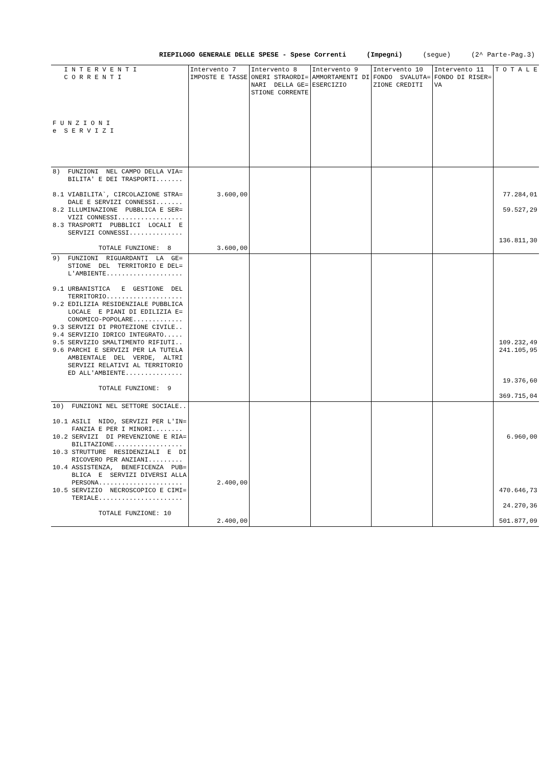RIEPILOGO GENERALE DELLE SPESE - Spese Correnti (Impegni) (segue) (2^ Parte-Pag.3)
| I N T E R V E N T I C O R R E N T I F U N Z I O N I e S E R V I Z I | Intervento 7 IMPOSTE E TASSE | Intervento 8 ONERI STRAORDI= NARI DELLA GE= STIONE CORRENTE | Intervento 9 AMMORTAMENTI DI ESERCIZIO | Intervento 10 FONDO SVALUTA= ZIONE CREDITI | Intervento 11 FONDO DI RISER= VA | T O T A L E |
| --- | --- | --- | --- | --- | --- | --- |
| 8) FUNZIONI NEL CAMPO DELLA VIA= BILITA' E DEI TRASPORTI....... 8.1 VIABILITA`, CIRCOLAZIONE STRA= DALE E SERVIZI CONNESSI....... 8.2 ILLUMINAZIONE PUBBLICA E SER= VIZI CONNESSI................. 8.3 TRASPORTI PUBBLICI LOCALI E SERVIZI CONNESSI.............. TOTALE FUNZIONE: 8 | 3.600,00 3.600,00 | | | | | 77.284,01 59.527,29 136.811,30 |
| 9) FUNZIONI RIGUARDANTI LA GE= STIONE DEL TERRITORIO E DEL= L'AMBIENTE.................... 9.1 URBANISTICA E GESTIONE DEL TERRITORIO.................... 9.2 EDILIZIA RESIDENZIALE PUBBLICA LOCALE E PIANI DI EDILIZIA E= CONOMICO-POPOLARE............. 9.3 SERVIZI DI PROTEZIONE CIVILE.. 9.4 SERVIZIO IDRICO INTEGRATO..... 9.5 SERVIZIO SMALTIMENTO RIFIUTI.. 9.6 PARCHI E SERVIZI PER LA TUTELA AMBIENTALE DEL VERDE, ALTRI SERVIZI RELATIVI AL TERRITORIO ED ALL'AMBIENTE............... TOTALE FUNZIONE: 9 | | | | | | 109.232,49 241.105,95 19.376,60 369.715,04 |
| 10) FUNZIONI NEL SETTORE SOCIALE.. 10.1 ASILI NIDO, SERVIZI PER L'IN= FANZIA E PER I MINORI........ 10.2 SERVIZI DI PREVENZIONE E RIA= BILITAZIONE.................. 10.3 STRUTTURE RESIDENZIALI E DI RICOVERO PER ANZIANI......... 10.4 ASSISTENZA, BENEFICENZA PUB= BLICA E SERVIZI DIVERSI ALLA PERSONA...................... 10.5 SERVIZIO NECROSCOPICO E CIMI= TERIALE...................... TOTALE FUNZIONE: 10 | 2.400,00 2.400,00 | | | | | 6.960,00 470.646,73 24.270,36 501.877,09 |